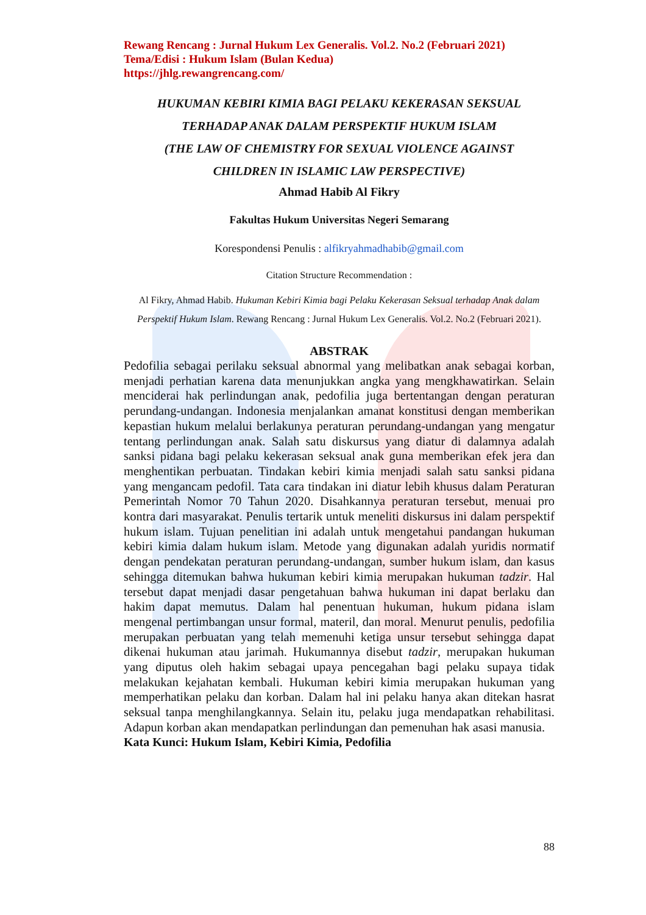Rewang Rencang : Jurnal Hukum Lex Generalis. Vol.2. No.2 (Februari 2021)
Tema/Edisi : Hukum Islam (Bulan Kedua)
https://jhlg.rewangrencang.com/
HUKUMAN KEBIRI KIMIA BAGI PELAKU KEKERASAN SEKSUAL
TERHADAP ANAK DALAM PERSPEKTIF HUKUM ISLAM
(THE LAW OF CHEMISTRY FOR SEXUAL VIOLENCE AGAINST
CHILDREN IN ISLAMIC LAW PERSPECTIVE)
Ahmad Habib Al Fikry
Fakultas Hukum Universitas Negeri Semarang
Korespondensi Penulis : alfikryahmadhabib@gmail.com
Citation Structure Recommendation :
Al Fikry, Ahmad Habib. Hukuman Kebiri Kimia bagi Pelaku Kekerasan Seksual terhadap Anak dalam Perspektif Hukum Islam. Rewang Rencang : Jurnal Hukum Lex Generalis. Vol.2. No.2 (Februari 2021).
ABSTRAK
Pedofilia sebagai perilaku seksual abnormal yang melibatkan anak sebagai korban, menjadi perhatian karena data menunjukkan angka yang mengkhawatirkan. Selain menciderai hak perlindungan anak, pedofilia juga bertentangan dengan peraturan perundang-undangan. Indonesia menjalankan amanat konstitusi dengan memberikan kepastian hukum melalui berlakunya peraturan perundang-undangan yang mengatur tentang perlindungan anak. Salah satu diskursus yang diatur di dalamnya adalah sanksi pidana bagi pelaku kekerasan seksual anak guna memberikan efek jera dan menghentikan perbuatan. Tindakan kebiri kimia menjadi salah satu sanksi pidana yang mengancam pedofil. Tata cara tindakan ini diatur lebih khusus dalam Peraturan Pemerintah Nomor 70 Tahun 2020. Disahkannya peraturan tersebut, menuai pro kontra dari masyarakat. Penulis tertarik untuk meneliti diskursus ini dalam perspektif hukum islam. Tujuan penelitian ini adalah untuk mengetahui pandangan hukuman kebiri kimia dalam hukum islam. Metode yang digunakan adalah yuridis normatif dengan pendekatan peraturan perundang-undangan, sumber hukum islam, dan kasus sehingga ditemukan bahwa hukuman kebiri kimia merupakan hukuman tadzir. Hal tersebut dapat menjadi dasar pengetahuan bahwa hukuman ini dapat berlaku dan hakim dapat memutus. Dalam hal penentuan hukuman, hukum pidana islam mengenal pertimbangan unsur formal, materil, dan moral. Menurut penulis, pedofilia merupakan perbuatan yang telah memenuhi ketiga unsur tersebut sehingga dapat dikenai hukuman atau jarimah. Hukumannya disebut tadzir, merupakan hukuman yang diputus oleh hakim sebagai upaya pencegahan bagi pelaku supaya tidak melakukan kejahatan kembali. Hukuman kebiri kimia merupakan hukuman yang memperhatikan pelaku dan korban. Dalam hal ini pelaku hanya akan ditekan hasrat seksual tanpa menghilangkannya. Selain itu, pelaku juga mendapatkan rehabilitasi. Adapun korban akan mendapatkan perlindungan dan pemenuhan hak asasi manusia.
Kata Kunci: Hukum Islam, Kebiri Kimia, Pedofilia
88